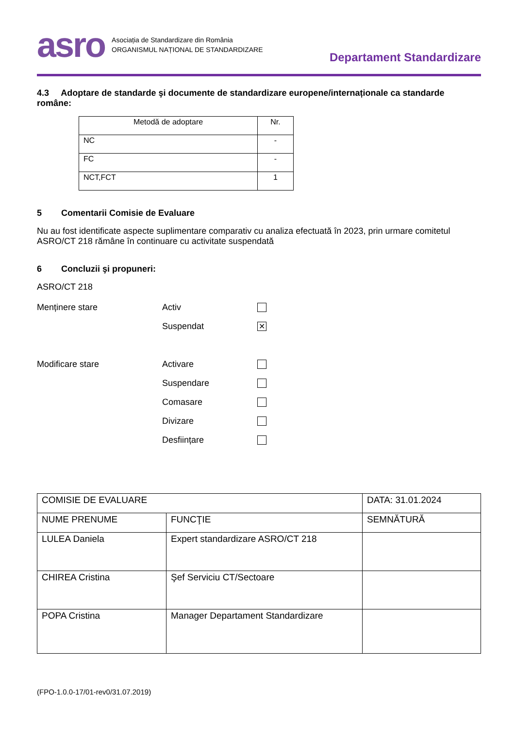asro
Asociația de Standardizare din România
ORGANISMUL NAȚIONAL DE STANDARDIZARE
Departament Standardizare
4.3 Adoptare de standarde şi documente de standardizare europene/internaționale ca standarde române:
| Metodă de adoptare | Nr. |
| NC | - |
| FC | - |
| NCT,FCT | 1 |
5 Comentarii Comisie de Evaluare
Nu au fost identificate aspecte suplimentare comparativ cu analiza efectuată în 2023, prin urmare comitetul ASRO/CT 218 rămâne în continuare cu activitate suspendată
6 Concluzii şi propuneri:
ASRO/CT 218
Menținere stare Activ
Suspendat
✕
Modificare stare Activare
Suspendare
Comasare
Divizare
Desființare
| COMISIE DE EVALUARE | | DATA: 31.01.2024 |
| NUME PRENUME | FUNCŢIE | SEMNĂTURĂ |
| LULEA Daniela | Expert standardizare ASRO/CT 218 | |
| CHIREA Cristina | Şef Serviciu CT/Sectoare | |
| POPA Cristina | Manager Departament Standardizare | |
(FPO-1.0.0-17/01-rev0/31.07.2019)